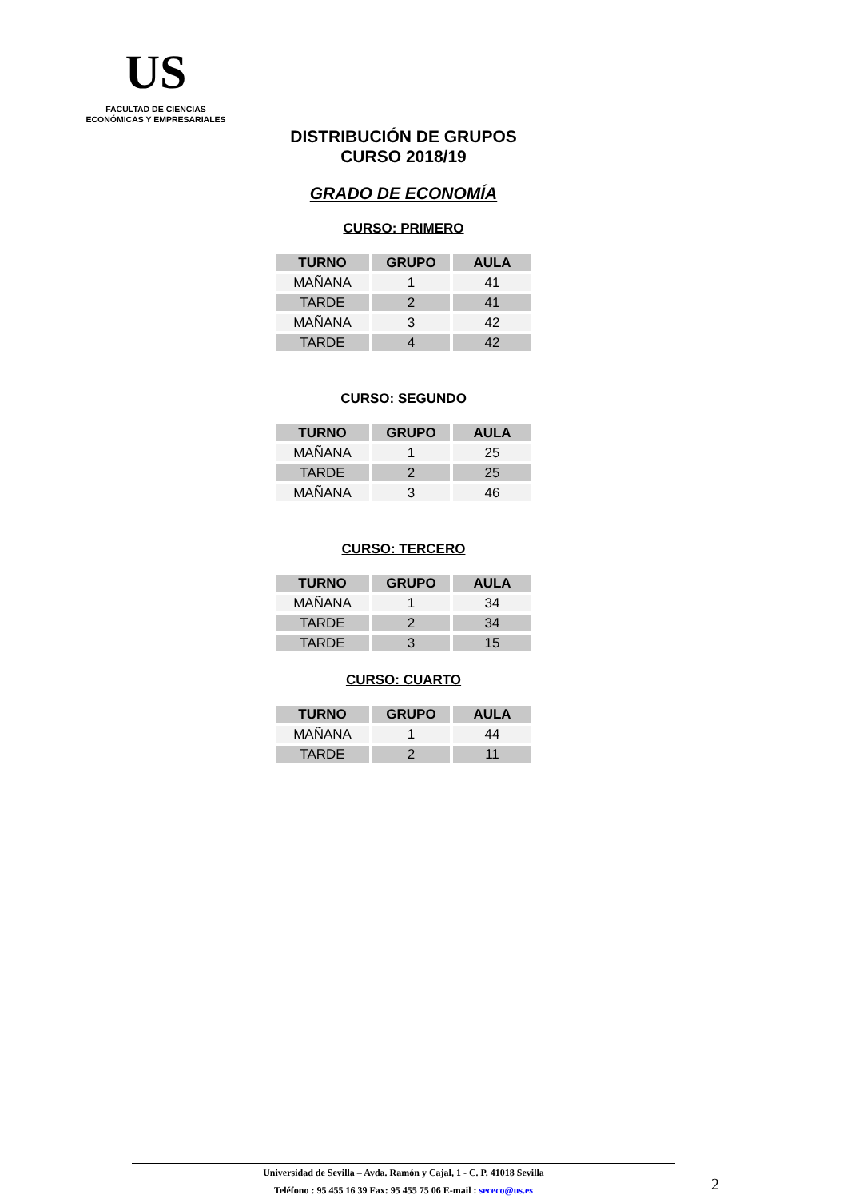US
FACULTAD DE CIENCIAS
ECONÓMICAS Y EMPRESARIALES
DISTRIBUCIÓN DE GRUPOS
CURSO 2018/19
GRADO DE ECONOMÍA
CURSO: PRIMERO
| TURNO | GRUPO | AULA |
| --- | --- | --- |
| MAÑANA | 1 | 41 |
| TARDE | 2 | 41 |
| MAÑANA | 3 | 42 |
| TARDE | 4 | 42 |
CURSO: SEGUNDO
| TURNO | GRUPO | AULA |
| --- | --- | --- |
| MAÑANA | 1 | 25 |
| TARDE | 2 | 25 |
| MAÑANA | 3 | 46 |
CURSO: TERCERO
| TURNO | GRUPO | AULA |
| --- | --- | --- |
| MAÑANA | 1 | 34 |
| TARDE | 2 | 34 |
| TARDE | 3 | 15 |
CURSO: CUARTO
| TURNO | GRUPO | AULA |
| --- | --- | --- |
| MAÑANA | 1 | 44 |
| TARDE | 2 | 11 |
Universidad de Sevilla – Avda. Ramón y Cajal, 1 - C. P. 41018 Sevilla
Teléfono : 95 455 16 39 Fax: 95 455 75 06 E-mail : sececo@us.es
2